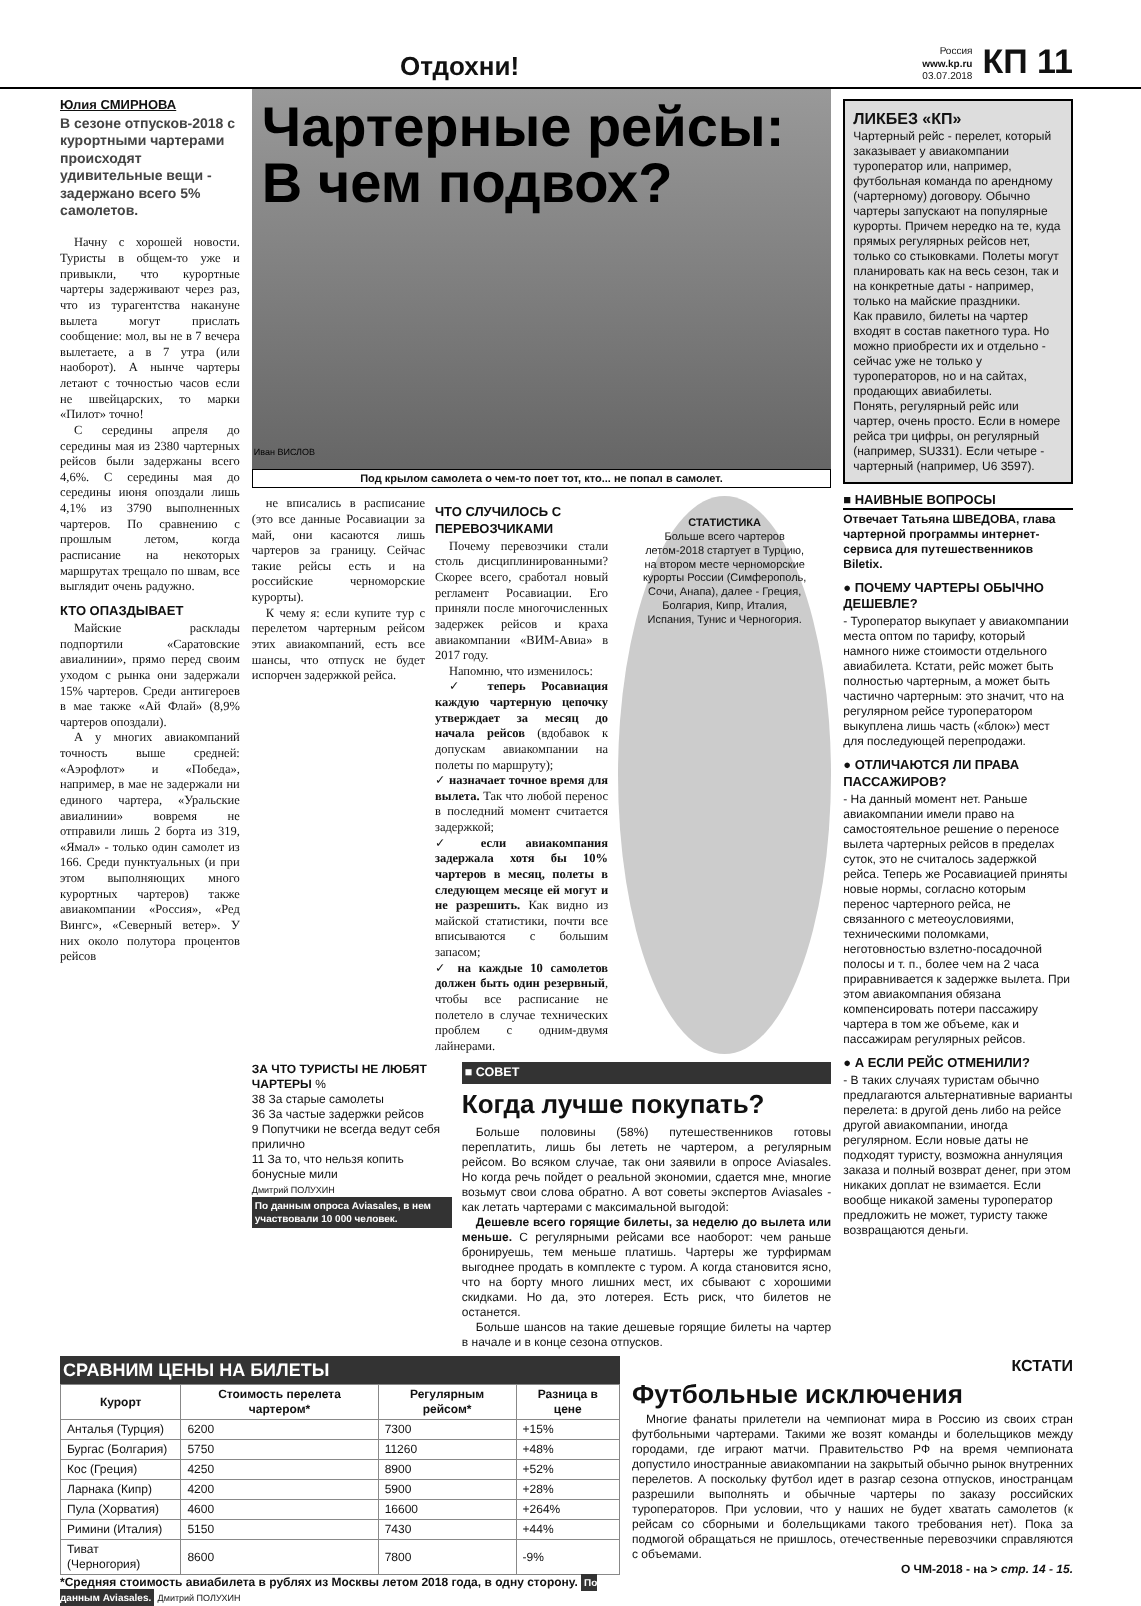Отдохни!
Россия
www.kp.ru
03.07.2018
КП 11
Юлия СМИРНОВА
В сезоне отпусков-2018 с курортными чартерами происходят удивительные вещи - задержано всего 5% самолетов.
Начну с хорошей новости. Туристы в общем-то уже и привыкли, что курортные чартеры задерживают через раз, что из турагентства накануне вылета могут прислать сообщение: мол, вы не в 7 вечера вылетаете, а в 7 утра (или наоборот). А нынче чартеры летают с точностью часов если не швейцарских, то марки «Пилот» точно!
С середины апреля до середины мая из 2380 чартерных рейсов были задержаны всего 4,6%. С середины мая до середины июня опоздали лишь 4,1% из 3790 выполненных чартеров. По сравнению с прошлым летом, когда расписание на некоторых маршрутах трещало по швам, все выглядит очень радужно.
КТО ОПАЗДЫВАЕТ
Майские расклады подпортили «Саратовские авиалинии», прямо перед своим уходом с рынка они задержали 15% чартеров. Среди антигероев в мае также «Ай Флай» (8,9% чартеров опоздали).
А у многих авиакомпаний точность выше средней: «Аэрофлот» и «Победа», например, в мае не задержали ни единого чартера, «Уральские авиалинии» вовремя не отправили лишь 2 борта из 319, «Ямал» - только один самолет из 166. Среди пунктуальных (и при этом выполняющих много курортных чартеров) также авиакомпании «Россия», «Ред Вингс», «Северный ветер». У них около полутора процентов рейсов
Чартерные рейсы:
В чем подвох?
Иван ВИСЛОВ
Под крылом самолета о чем-то поет тот, кто... не попал в самолет.
не вписались в расписание (это все данные Росавиации за май, они касаются лишь чартеров за границу. Сейчас такие рейсы есть и на российские черноморские курорты).
К чему я: если купите тур с перелетом чартерным рейсом этих авиакомпаний, есть все шансы, что отпуск не будет испорчен задержкой рейса.
ЧТО СЛУЧИЛОСЬ С ПЕРЕВОЗЧИКАМИ
Почему перевозчики стали столь дисциплинированными? Скорее всего, сработал новый регламент Росавиации. Его приняли после многочисленных задержек рейсов и краха авиакомпании «ВИМ-Авиа» в 2017 году.
Напомню, что изменилось:
✓ теперь Росавиация каждую чартерную цепочку утверждает за месяц до начала рейсов (вдобавок к допускам авиакомпании на полеты по маршруту);
✓ назначает точное время для вылета. Так что любой перенос в последний момент считается задержкой;
✓ если авиакомпания задержала хотя бы 10% чартеров в месяц, полеты в следующем месяце ей могут и не разрешить. Как видно из майской статистики, почти все вписываются с большим запасом;
✓ на каждые 10 самолетов должен быть один резервный, чтобы все расписание не полетело в случае технических проблем с одним-двумя лайнерами.
СТАТИСТИКА
Больше всего чартеров летом-2018 стартует в Турцию, на втором месте черноморские курорты России (Симферополь, Сочи, Анапа), далее - Греция, Болгария, Кипр, Италия, Испания, Тунис и Черногория.
ЗА ЧТО ТУРИСТЫ НЕ ЛЮБЯТ ЧАРТЕРЫ %
38 За старые самолеты
36 За частые задержки рейсов
9 Попутчики не всегда ведут себя прилично
11 За то, что нельзя копить бонусные мили
Дмитрий ПОЛУХИН
По данным опроса Aviasales, в нем участвовали 10 000 человек.
■ СОВЕТ
Когда лучше покупать?
Больше половины (58%) путешественников готовы переплатить, лишь бы лететь не чартером, а регулярным рейсом. Во всяком случае, так они заявили в опросе Aviasales. Но когда речь пойдет о реальной экономии, сдается мне, многие возьмут свои слова обратно. А вот советы экспертов Aviasales - как летать чартерами с максимальной выгодой:
Дешевле всего горящие билеты, за неделю до вылета или меньше. С регулярными рейсами все наоборот: чем раньше бронируешь, тем меньше платишь. Чартеры же турфирмам выгоднее продать в комплекте с туром. А когда становится ясно, что на борту много лишних мест, их сбывают с хорошими скидками. Но да, это лотерея. Есть риск, что билетов не останется.
Больше шансов на такие дешевые горящие билеты на чартер в начале и в конце сезона отпусков.
ЛИКБЕЗ «КП»
Чартерный рейс - перелет, который заказывает у авиакомпании туроператор или, например, футбольная команда по арендному (чартерному) договору. Обычно чартеры запускают на популярные курорты. Причем нередко на те, куда прямых регулярных рейсов нет, только со стыковками. Полеты могут планировать как на весь сезон, так и на конкретные даты - например, только на майские праздники.
Как правило, билеты на чартер входят в состав пакетного тура. Но можно приобрести их и отдельно - сейчас уже не только у туроператоров, но и на сайтах, продающих авиабилеты.
Понять, регулярный рейс или чартер, очень просто. Если в номере рейса три цифры, он регулярный (например, SU331). Если четыре - чартерный (например, U6 3597).
■ НАИВНЫЕ ВОПРОСЫ
Отвечает Татьяна ШВЕДОВА, глава чартерной программы интернет-сервиса для путешественников Biletix.
● ПОЧЕМУ ЧАРТЕРЫ ОБЫЧНО ДЕШЕВЛЕ?
- Туроператор выкупает у авиакомпании места оптом по тарифу, который намного ниже стоимости отдельного авиабилета. Кстати, рейс может быть полностью чартерным, а может быть частично чартерным: это значит, что на регулярном рейсе туроператором выкуплена лишь часть («блок») мест для последующей перепродажи.
● ОТЛИЧАЮТСЯ ЛИ ПРАВА ПАССАЖИРОВ?
- На данный момент нет. Раньше авиакомпании имели право на самостоятельное решение о переносе вылета чартерных рейсов в пределах суток, это не считалось задержкой рейса. Теперь же Росавиацией приняты новые нормы, согласно которым перенос чартерного рейса, не связанного с метеоусловиями, техническими поломками, неготовностью взлетно-посадочной полосы и т. п., более чем на 2 часа приравнивается к задержке вылета. При этом авиакомпания обязана компенсировать потери пассажиру чартера в том же объеме, как и пассажирам регулярных рейсов.
● А ЕСЛИ РЕЙС ОТМЕНИЛИ?
- В таких случаях туристам обычно предлагаются альтернативные варианты перелета: в другой день либо на рейсе другой авиакомпании, иногда регулярном. Если новые даты не подходят туристу, возможна аннуляция заказа и полный возврат денег, при этом никаких доплат не взимается. Если вообще никакой замены туроператор предложить не может, туристу также возвращаются деньги.
СРАВНИМ ЦЕНЫ НА БИЛЕТЫ
| Курорт | Стоимость перелета чартером* | Регулярным рейсом* | Разница в цене |
| --- | --- | --- | --- |
| Анталья (Турция) | 6200 | 7300 | +15% |
| Бургас (Болгария) | 5750 | 11260 | +48% |
| Кос (Греция) | 4250 | 8900 | +52% |
| Ларнака (Кипр) | 4200 | 5900 | +28% |
| Пула (Хорватия) | 4600 | 16600 | +264% |
| Римини (Италия) | 5150 | 7430 | +44% |
| Тиват (Черногория) | 8600 | 7800 | -9% |
*Средняя стоимость авиабилета в рублях из Москвы летом 2018 года, в одну сторону. По данным Aviasales. Дмитрий ПОЛУХИН
КСТАТИ
Футбольные исключения
Многие фанаты прилетели на чемпионат мира в Россию из своих стран футбольными чартерами. Такими же возят команды и болельщиков между городами, где играют матчи. Правительство РФ на время чемпионата допустило иностранные авиакомпании на закрытый обычно рынок внутренних перелетов. А поскольку футбол идет в разгар сезона отпусков, иностранцам разрешили выполнять и обычные чартеры по заказу российских туроператоров. При условии, что у наших не будет хватать самолетов (к рейсам со сборными и болельщиками такого требования нет). Пока за подмогой обращаться не пришлось, отечественные перевозчики справляются с объемами.
О ЧМ-2018 - на > стр. 14 - 15.